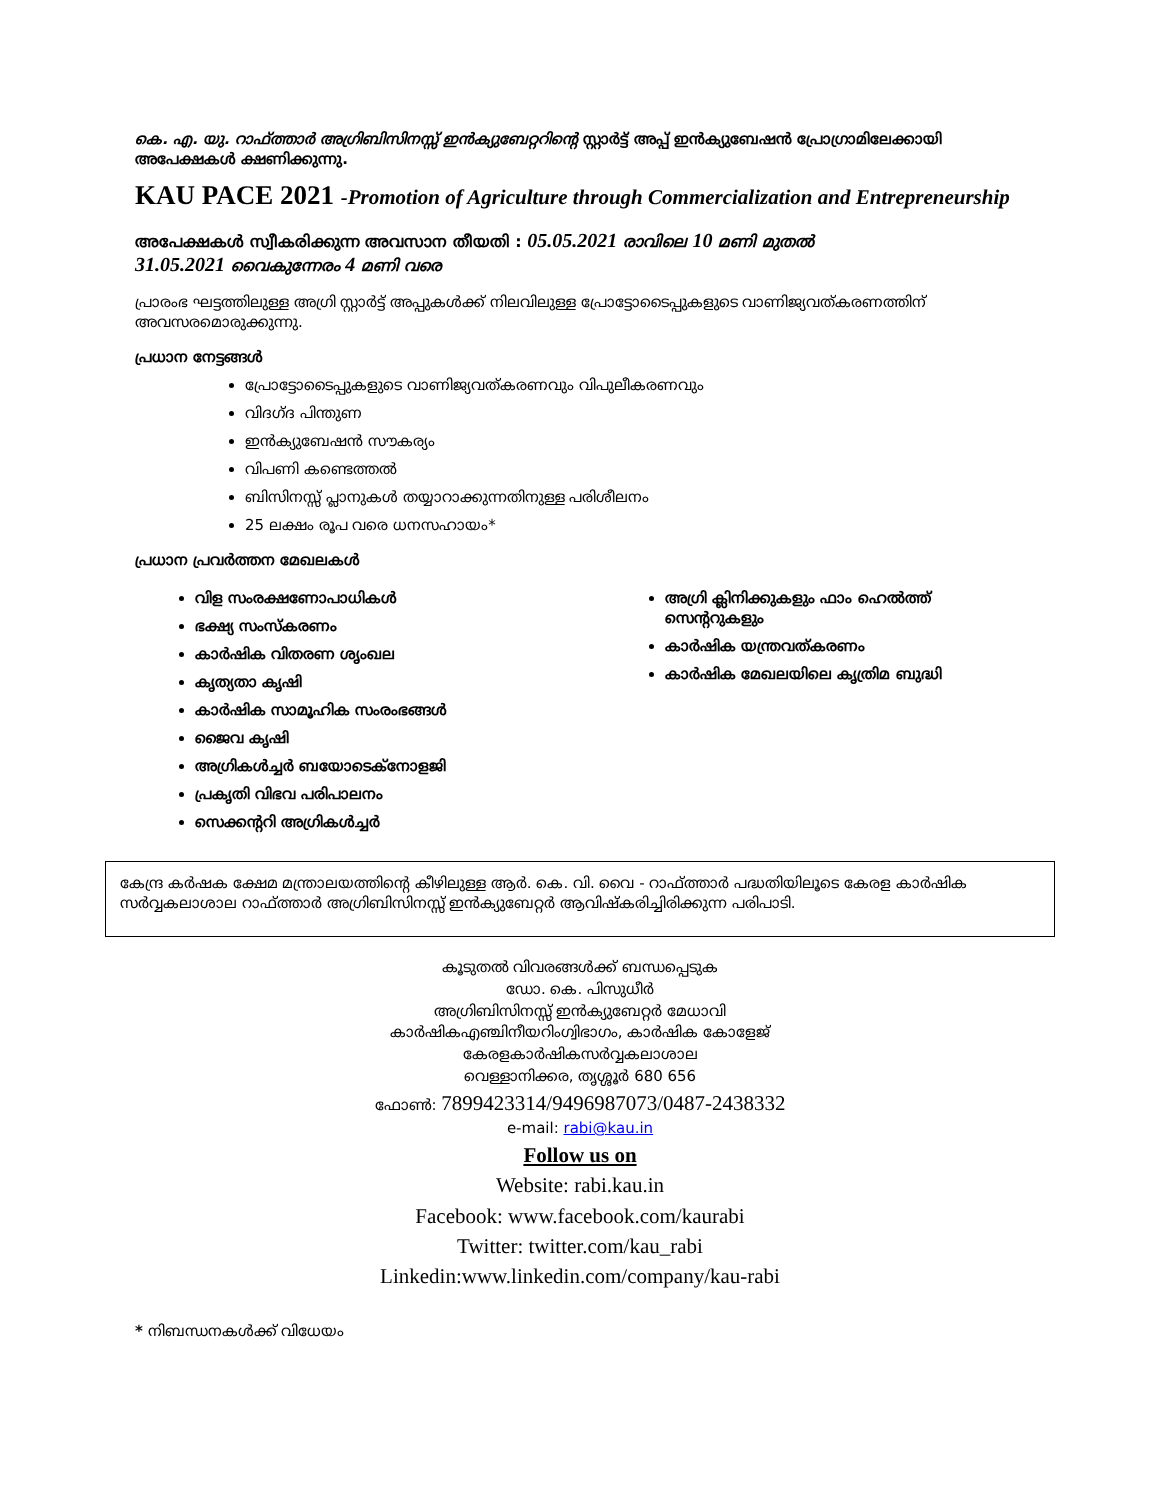കെ. എ. യു. റാഫ്ത്താർ അഗ്രിബിസിനസ്സ് ഇൻക്യുബേറ്ററിന്റെ സ്റ്റാർട്ട് അപ്പ് ഇൻക്യുബേഷൻ പ്രോഗ്രാമിലേക്കായി അപേക്ഷകൾ ക്ഷണിക്കുന്നു.
KAU PACE 2021 -Promotion of Agriculture through Commercialization and Entrepreneurship
അപേക്ഷകൾ സ്വീകരിക്കുന്ന അവസാന തീയതി : 05.05.2021 രാവിലെ 10 മണി മുതൽ
31.05.2021 വൈകുന്നേരം 4 മണി വരെ
പ്രാരംഭ ഘട്ടത്തിലുള്ള അഗ്രി സ്റ്റാർട്ട് അപ്പുകൾക്ക് നിലവിലുള്ള പ്രോട്ടോടൈപ്പുകളുടെ വാണിജ്യവത്കരണത്തിന് അവസരമൊരുക്കുന്നു.
പ്രധാന നേട്ടങ്ങൾ
പ്രോട്ടോടൈപ്പുകളുടെ വാണിജ്യവത്കരണവും വിപുലീകരണവും
വിദഗ്ദ പിന്തുണ
ഇൻക്യുബേഷൻ സൗകര്യം
വിപണി കണ്ടെത്തൽ
ബിസിനസ്സ് പ്ലാനുകൾ തയ്യാറാക്കുന്നതിനുള്ള പരിശീലനം
25 ലക്ഷം രൂപ വരെ ധനസഹായം*
പ്രധാന പ്രവർത്തന മേഖലകൾ
വിള സംരക്ഷണോപാധികൾ
ഭക്ഷ്യ സംസ്കരണം
കാർഷിക വിതരണ ശൃംഖല
കൃത്യതാ കൃഷി
കാർഷിക സാമൂഹിക സംരംഭങ്ങൾ
ജൈവ കൃഷി
അഗ്രികൾച്ചർ ബയോടെക്നോളജി
പ്രകൃതി വിഭവ പരിപാലനം
സെക്കന്ററി അഗ്രികൾച്ചർ
അഗ്രി ക്ലിനിക്കുകളും ഫാം ഹെൽത്ത് സെന്ററുകളും
കാർഷിക യന്ത്രവത്കരണം
കാർഷിക മേഖലയിലെ കൃത്രിമ ബുദ്ധി
കേന്ദ്ര കർഷക ക്ഷേമ മന്ത്രാലയത്തിന്റെ കീഴിലുള്ള ആർ. കെ. വി. വൈ - റാഫ്ത്താർ പദ്ധതിയിലൂടെ കേരള കാർഷിക സർവ്വകലാശാല റാഫ്ത്താർ അഗ്രിബിസിനസ്സ് ഇൻക്യുബേറ്റർ ആവിഷ്കരിച്ചിരിക്കുന്ന പരിപാടി.
കൂടുതൽ വിവരങ്ങൾക്ക് ബന്ധപ്പെടുക
ഡോ. കെ. പിസുധീർ
അഗ്രിബിസിനസ്സ് ഇൻക്യുബേറ്റർ മേധാവി
കാർഷികഎഞ്ചിനീയറിംഗ്വിഭാഗം, കാർഷിക കോളേജ്
കേരളകാർഷികസർവ്വകലാശാല
വെള്ളാനിക്കര, തൃശ്ശൂർ 680 656
ഫോൺ: 7899423314/9496987073/0487-2438332
e-mail: rabi@kau.in
Follow us on
Website: rabi.kau.in
Facebook: www.facebook.com/kaurabi
Twitter: twitter.com/kau_rabi
Linkedin:www.linkedin.com/company/kau-rabi
* നിബന്ധനകൾക്ക് വിധേയം